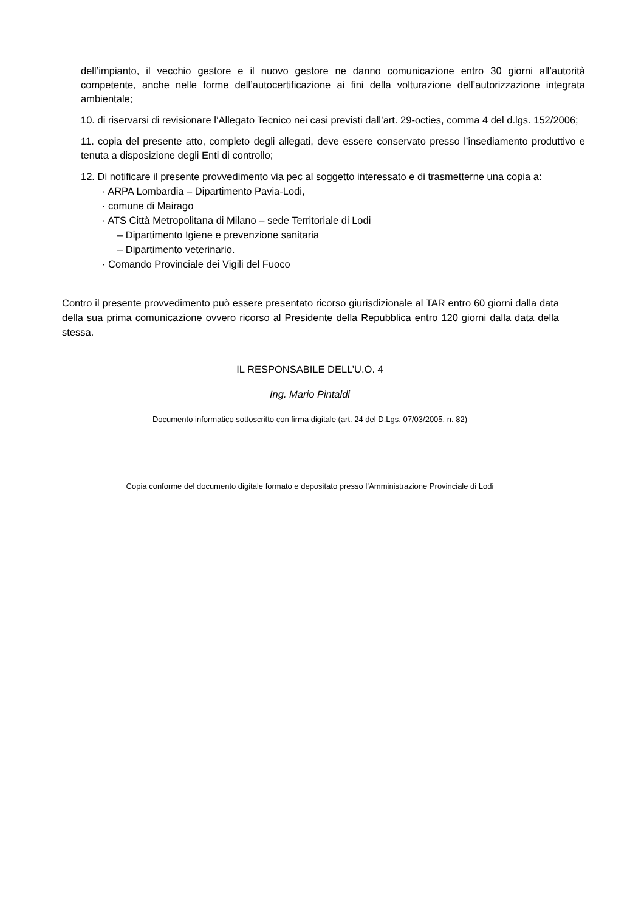dell’impianto, il vecchio gestore e il nuovo gestore ne danno comunicazione entro 30 giorni all’autorità competente, anche nelle forme dell’autocertificazione ai fini della volturazione dell’autorizzazione integrata ambientale;
10. di riservarsi di revisionare l’Allegato Tecnico nei casi previsti dall’art. 29-octies, comma 4 del d.lgs. 152/2006;
11. copia del presente atto, completo degli allegati, deve essere conservato presso l’insediamento produttivo e tenuta a disposizione degli Enti di controllo;
12. Di notificare il presente provvedimento via pec al soggetto interessato e di trasmetterne una copia a:
· ARPA Lombardia – Dipartimento Pavia-Lodi,
· comune di Mairago
· ATS Città Metropolitana di Milano – sede Territoriale di Lodi
– Dipartimento Igiene e prevenzione sanitaria
– Dipartimento veterinario.
· Comando Provinciale dei Vigili del Fuoco
Contro il presente provvedimento può essere presentato ricorso giurisdizionale al TAR entro 60 giorni dalla data della sua prima comunicazione ovvero ricorso al Presidente della Repubblica entro 120 giorni dalla data della stessa.
IL RESPONSABILE DELL’U.O. 4
Ing. Mario Pintaldi
Documento informatico sottoscritto con firma digitale (art. 24 del D.Lgs. 07/03/2005, n. 82)
Copia conforme del documento digitale formato e depositato presso l’Amministrazione Provinciale di Lodi